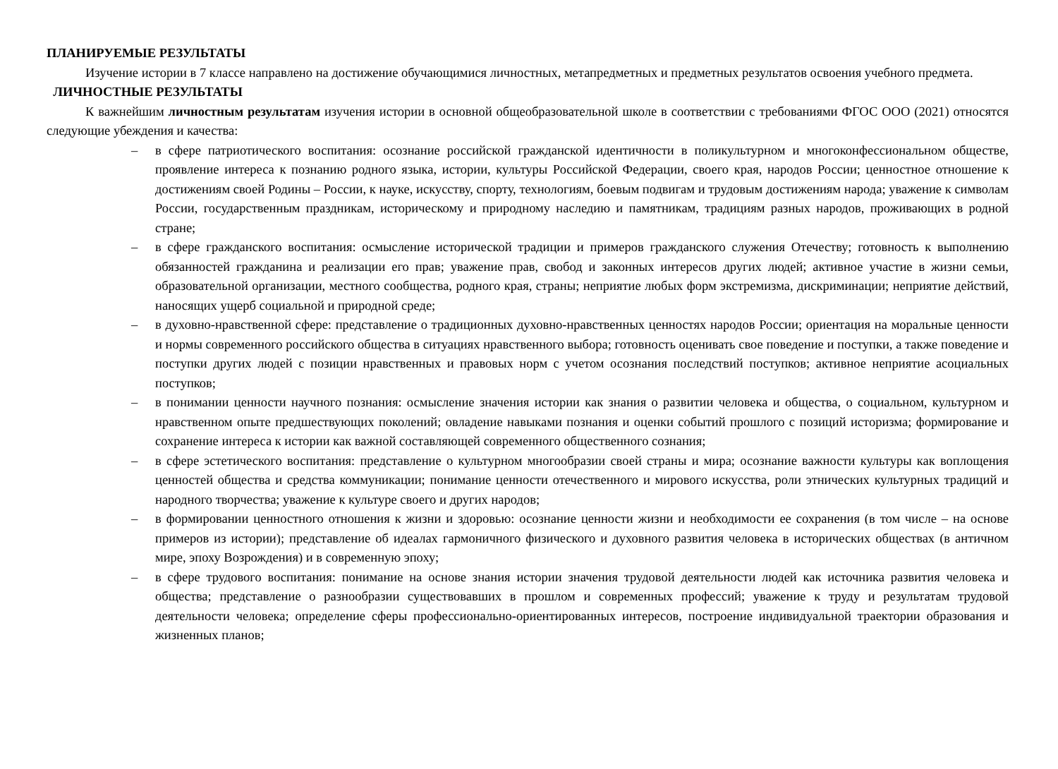ПЛАНИРУЕМЫЕ РЕЗУЛЬТАТЫ
Изучение истории в 7 классе направлено на достижение обучающимися личностных, метапредметных и предметных результатов освоения учебного предмета.
ЛИЧНОСТНЫЕ РЕЗУЛЬТАТЫ
К важнейшим личностным результатам изучения истории в основной общеобразовательной школе в соответствии с требованиями ФГОС ООО (2021) относятся следующие убеждения и качества:
– в сфере патриотического воспитания: осознание российской гражданской идентичности в поликультурном и многоконфессиональном обществе, проявление интереса к познанию родного языка, истории, культуры Российской Федерации, своего края, народов России; ценностное отношение к достижениям своей Родины – России, к науке, искусству, спорту, технологиям, боевым подвигам и трудовым достижениям народа; уважение к символам России, государственным праздникам, историческому и природному наследию и памятникам, традициям разных народов, проживающих в родной стране;
– в сфере гражданского воспитания: осмысление исторической традиции и примеров гражданского служения Отечеству; готовность к выполнению обязанностей гражданина и реализации его прав; уважение прав, свобод и законных интересов других людей; активное участие в жизни семьи, образовательной организации, местного сообщества, родного края, страны; неприятие любых форм экстремизма, дискриминации; неприятие действий, наносящих ущерб социальной и природной среде;
– в духовно-нравственной сфере: представление о традиционных духовно-нравственных ценностях народов России; ориентация на моральные ценности и нормы современного российского общества в ситуациях нравственного выбора; готовность оценивать свое поведение и поступки, а также поведение и поступки других людей с позиции нравственных и правовых норм с учетом осознания последствий поступков; активное неприятие асоциальных поступков;
– в понимании ценности научного познания: осмысление значения истории как знания о развитии человека и общества, о социальном, культурном и нравственном опыте предшествующих поколений; овладение навыками познания и оценки событий прошлого с позиций историзма; формирование и сохранение интереса к истории как важной составляющей современного общественного сознания;
– в сфере эстетического воспитания: представление о культурном многообразии своей страны и мира; осознание важности культуры как воплощения ценностей общества и средства коммуникации; понимание ценности отечественного и мирового искусства, роли этнических культурных традиций и народного творчества; уважение к культуре своего и других народов;
– в формировании ценностного отношения к жизни и здоровью: осознание ценности жизни и необходимости ее сохранения (в том числе – на основе примеров из истории); представление об идеалах гармоничного физического и духовного развития человека в исторических обществах (в античном мире, эпоху Возрождения) и в современную эпоху;
– в сфере трудового воспитания: понимание на основе знания истории значения трудовой деятельности людей как источника развития человека и общества; представление о разнообразии существовавших в прошлом и современных профессий; уважение к труду и результатам трудовой деятельности человека; определение сферы профессионально-ориентированных интересов, построение индивидуальной траектории образования и жизненных планов;